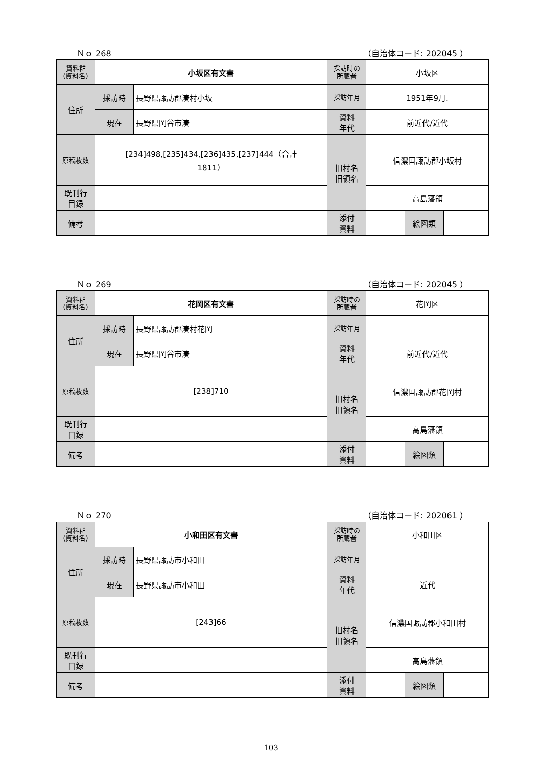Ｎｏ 268 （自治体コード: 202045 ）
| 資料群 (資料名) | 小坂区有文書 | | 採訪時の 所蔵者 | 小坂区 | | |
| 住所 | 採訪時 | 長野県諏訪郡湊村小坂 | 採訪年月 | 1951年9月. | | |
| | 現在 | 長野県岡谷市湊 | 資料 年代 | 前近代/近代 | | |
| 原稿枚数 | [234]498,[235]434,[236]435,[237]444（合計 1811） | | 旧村名 旧領名 | 信濃国諏訪郡小坂村 | | |
| 既刊行 目録 | | | | 高島藩領 | | |
| 備考 | | | | | | |
| | | | 添付 資料 | | 絵図類 | |
Ｎｏ 269 （自治体コード: 202045 ）
| 資料群 (資料名) | 花岡区有文書 | | 採訪時の 所蔵者 | 花岡区 | | |
| 住所 | 採訪時 | 長野県諏訪郡湊村花岡 | 採訪年月 | | | |
| | 現在 | 長野県岡谷市湊 | 資料 年代 | 前近代/近代 | | |
| 原稿枚数 | [238]710 | | 旧村名 旧領名 | 信濃国諏訪郡花岡村 | | |
| 既刊行 目録 | | | | 高島藩領 | | |
| 備考 | | | | | | |
| | | | 添付 資料 | | 絵図類 | |
Ｎｏ 270 （自治体コード: 202061 ）
| 資料群 (資料名) | 小和田区有文書 | | 採訪時の 所蔵者 | 小和田区 | | |
| 住所 | 採訪時 | 長野県諏訪市小和田 | 採訪年月 | | | |
| | 現在 | 長野県諏訪市小和田 | 資料 年代 | 近代 | | |
| 原稿枚数 | [243]66 | | 旧村名 旧領名 | 信濃国諏訪郡小和田村 | | |
| 既刊行 目録 | | | | 高島藩領 | | |
| 備考 | | | | | | |
| | | | 添付 資料 | | 絵図類 | |
103